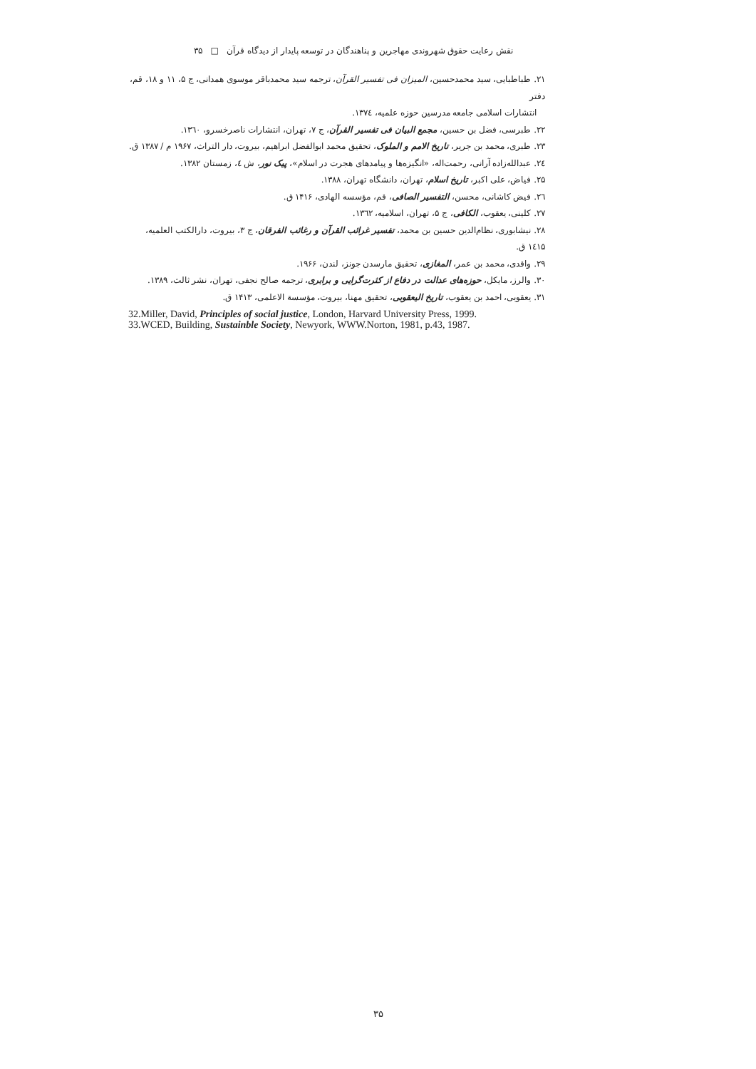نقش رعایت حقوق شهروندی مهاجرین و پناهندگان در توسعه پایدار از دیدگاه قرآن □ ۳۵
۲۱. طباطبایی، سید محمدحسین، المیزان فی تفسیر القرآن، ترجمه سید محمدباقر موسوی همدانی، ج ۵، ۱۱ و ۱۸، قم، دفتر
انتشارات اسلامی جامعه مدرسین حوزه علمیه، ۱۳۷٤.
۲۲. طبرسی، فضل بن حسین، مجمع البیان فی تفسیر القرآن، ج ۷، تهران، انتشارات ناصرخسرو، ۱۳٦۰.
۲۳. طبری، محمد بن جریر، تاریخ الامم و الملوک، تحقیق محمد ابوالفضل ابراهیم، بیروت، دار التراث، ۱۹۶۷ م / ۱۳۸۷ ق.
۲٤. عبدالله‌زاده آرانی، رحمت‌اله، «انگیزه‌ها و پیامدهای هجرت در اسلام»، پیک نور، ش ٤، زمستان ۱۳۸۲.
۲۵. فیاض، علی اکبر، تاریخ اسلام، تهران، دانشگاه تهران، ۱۳۸۸.
۲٦. فیض کاشانی، محسن، التفسیر الصافی، قم، مؤسسه الهادی، ۱۴۱۶ ق.
۲۷. کلینی، یعقوب، الکافی، ج ۵، تهران، اسلامیه، ۱۳٦۲.
۲۸. نیشابوری، نظام‌الدین حسین بن محمد، تفسیر غرائب القرآن و رغائب الفرقان، ج ۳، بیروت، دارالکتب العلمیه، ۱٤۱۵ ق.
۲۹. واقدی، محمد بن عمر، المغازی، تحقیق مارسدن جونز، لندن، ۱۹۶۶.
۳۰. والرز، مایکل، حوزه‌های عدالت در دفاع از کثرت‌گرایی و برابری، ترجمه صالح نجفی، تهران، نشر ثالث، ۱۳۸۹.
۳۱. یعقوبی، احمد بن یعقوب، تاریخ الیعقوبی، تحقیق مهنا، بیروت، مؤسسة الاعلمی، ۱۴۱۳ ق.
32.Miller, David, Principles of social justice, London, Harvard University Press, 1999.
33.WCED, Building, Sustainble Society, Newyork, WWW.Norton, 1981, p.43, 1987.
۳۵